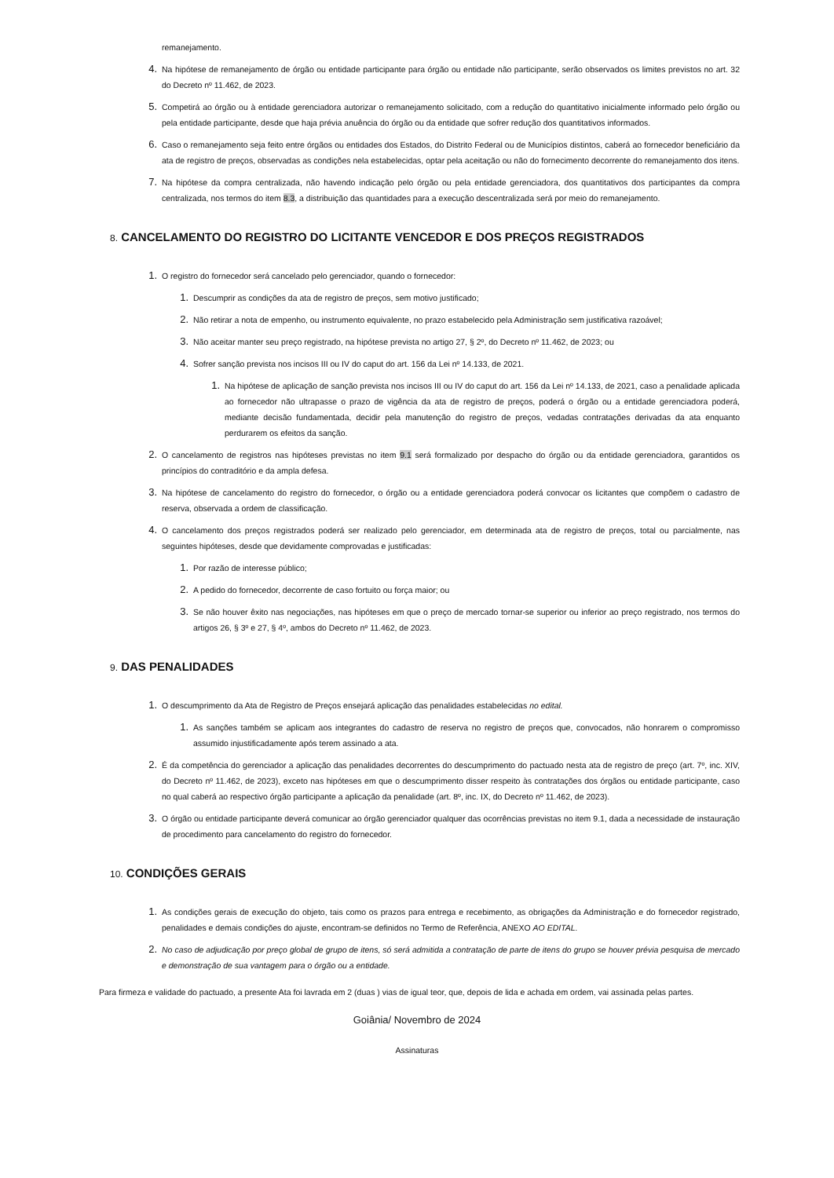remanejamento.
4.
Na hipótese de remanejamento de órgão ou entidade participante para órgão ou entidade não participante, serão observados os limites previstos no art. 32 do Decreto nº 11.462, de 2023.
5.
Competirá ao órgão ou à entidade gerenciadora autorizar o remanejamento solicitado, com a redução do quantitativo inicialmente informado pelo órgão ou pela entidade participante, desde que haja prévia anuência do órgão ou da entidade que sofrer redução dos quantitativos informados.
6.
Caso o remanejamento seja feito entre órgãos ou entidades dos Estados, do Distrito Federal ou de Municípios distintos, caberá ao fornecedor beneficiário da ata de registro de preços, observadas as condições nela estabelecidas, optar pela aceitação ou não do fornecimento decorrente do remanejamento dos itens.
7.
Na hipótese da compra centralizada, não havendo indicação pelo órgão ou pela entidade gerenciadora, dos quantitativos dos participantes da compra centralizada, nos termos do item 8.3, a distribuição das quantidades para a execução descentralizada será por meio do remanejamento.
8. CANCELAMENTO DO REGISTRO DO LICITANTE VENCEDOR E DOS PREÇOS REGISTRADOS
1.
O registro do fornecedor será cancelado pelo gerenciador, quando o fornecedor:
1.
Descumprir as condições da ata de registro de preços, sem motivo justificado;
2.
Não retirar a nota de empenho, ou instrumento equivalente, no prazo estabelecido pela Administração sem justificativa razoável;
3.
Não aceitar manter seu preço registrado, na hipótese prevista no artigo 27, § 2º, do Decreto nº 11.462, de 2023; ou
4.
Sofrer sanção prevista nos incisos III ou IV do caput do art. 156 da Lei nº 14.133, de 2021.
1.
Na hipótese de aplicação de sanção prevista nos incisos III ou IV do caput do art. 156 da Lei nº 14.133, de 2021, caso a penalidade aplicada ao fornecedor não ultrapasse o prazo de vigência da ata de registro de preços, poderá o órgão ou a entidade gerenciadora poderá, mediante decisão fundamentada, decidir pela manutenção do registro de preços, vedadas contratações derivadas da ata enquanto perdurarem os efeitos da sanção.
2.
O cancelamento de registros nas hipóteses previstas no item 9.1 será formalizado por despacho do órgão ou da entidade gerenciadora, garantidos os princípios do contraditório e da ampla defesa.
3.
Na hipótese de cancelamento do registro do fornecedor, o órgão ou a entidade gerenciadora poderá convocar os licitantes que compõem o cadastro de reserva, observada a ordem de classificação.
4.
O cancelamento dos preços registrados poderá ser realizado pelo gerenciador, em determinada ata de registro de preços, total ou parcialmente, nas seguintes hipóteses, desde que devidamente comprovadas e justificadas:
1.
Por razão de interesse público;
2.
A pedido do fornecedor, decorrente de caso fortuito ou força maior; ou
3.
Se não houver êxito nas negociações, nas hipóteses em que o preço de mercado tornar-se superior ou inferior ao preço registrado, nos termos do artigos 26, § 3º e 27, § 4º, ambos do Decreto nº 11.462, de 2023.
9. DAS PENALIDADES
1.
O descumprimento da Ata de Registro de Preços ensejará aplicação das penalidades estabelecidas no edital.
1.
As sanções também se aplicam aos integrantes do cadastro de reserva no registro de preços que, convocados, não honrarem o compromisso assumido injustificadamente após terem assinado a ata.
2.
É da competência do gerenciador a aplicação das penalidades decorrentes do descumprimento do pactuado nesta ata de registro de preço (art. 7º, inc. XIV, do Decreto nº 11.462, de 2023), exceto nas hipóteses em que o descumprimento disser respeito às contratações dos órgãos ou entidade participante, caso no qual caberá ao respectivo órgão participante a aplicação da penalidade (art. 8º, inc. IX, do Decreto nº 11.462, de 2023).
3.
O órgão ou entidade participante deverá comunicar ao órgão gerenciador qualquer das ocorrências previstas no item 9.1, dada a necessidade de instauração de procedimento para cancelamento do registro do fornecedor.
10. CONDIÇÕES GERAIS
1.
As condições gerais de execução do objeto, tais como os prazos para entrega e recebimento, as obrigações da Administração e do fornecedor registrado, penalidades e demais condições do ajuste, encontram-se definidos no Termo de Referência, ANEXO AO EDITAL.
2.
No caso de adjudicação por preço global de grupo de itens, só será admitida a contratação de parte de itens do grupo se houver prévia pesquisa de mercado e demonstração de sua vantagem para o órgão ou a entidade.
Para firmeza e validade do pactuado, a presente Ata foi lavrada em 2 (duas ) vias de igual teor, que, depois de lida e achada em ordem, vai assinada pelas partes.
Goiânia/ Novembro de 2024
Assinaturas